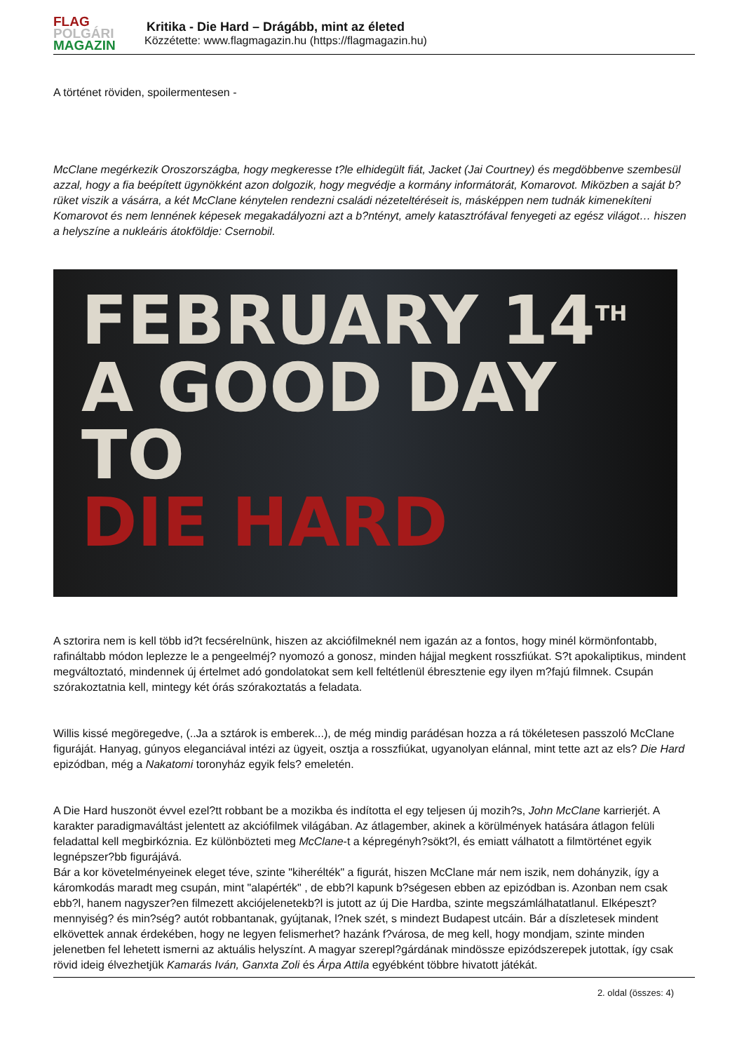FLAG
POLGÁRI
MAGAZIN
Kritika - Die Hard – Drágább, mint az életed
Közzétette: www.flagmagazin.hu (https://flagmagazin.hu)
A történet röviden, spoilermentesen -
McClane megérkezik Oroszországba, hogy megkeresse t?le elhidegült fiát, Jacket (Jai Courtney) és megdöbbenve szembesül azzal, hogy a fia beépített ügynökként azon dolgozik, hogy megvédje a kormány informátorát, Komarovot. Miközben a saját b?rüket viszik a vásárra, a két McClane kénytelen rendezni családi nézeteltéréseit is, másképpen nem tudnák kimenekíteni Komarovot és nem lennének képesek megakadályozni azt a b?ntényt, amely katasztrófával fenyegeti az egész világot… hiszen a helyszíne a nukleáris átokföldje: Csernobil.
FEBRUARY 14<sup>TH</sup>
A GOOD DAY TO
DIE HARD
A sztorira nem is kell több id?t fecsérelnünk, hiszen az akciófilmeknél nem igazán az a fontos, hogy minél körmönfontabb, rafináltabb módon leplezze le a pengeelméj? nyomozó a gonosz, minden hájjal megkent rosszfiúkat. S?t apokaliptikus, mindent megváltoztató, mindennek új értelmet adó gondolatokat sem kell feltétlenül ébresztenie egy ilyen m?fajú filmnek. Csupán szórakoztatnia kell, mintegy két órás szórakoztatás a feladata.
Willis kissé megöregedve, (..Ja a sztárok is emberek...), de még mindig parádésan hozza a rá tökéletesen passzoló McClane figuráját. Hanyag, gúnyos eleganciával intézi az ügyeit, osztja a rosszfiúkat, ugyanolyan elánnal, mint tette azt az els? Die Hard epizódban, még a Nakatomi toronyház egyik fels? emeletén.
A Die Hard huszonöt évvel ezel?tt robbant be a mozikba és indította el egy teljesen új mozih?s, John McClane karrierjét. A karakter paradigmaváltást jelentett az akciófilmek világában. Az átlagember, akinek a körülmények hatására átlagon felüli feladattal kell megbirkóznia. Ez különbözteti meg McClane-t a képregényh?sökt?l, és emiatt válhatott a filmtörténet egyik legnépszer?bb figurájává.
Bár a kor követelményeinek eleget téve, szinte "kiherélték" a figurát, hiszen McClane már nem iszik, nem dohányzik, így a káromkodás maradt meg csupán, mint "alapérték" , de ebb?l kapunk b?ségesen ebben az epizódban is. Azonban nem csak ebb?l, hanem nagyszer?en filmezett akciójelenetekb?l is jutott az új Die Hardba, szinte megszámlálhatatlanul. Elképeszt? mennyiség? és min?ség? autót robbantanak, gyújtanak, l?nek szét, s mindezt Budapest utcáin. Bár a díszletesek mindent elkövettek annak érdekében, hogy ne legyen felismerhet? hazánk f?városa, de meg kell, hogy mondjam, szinte minden jelenetben fel lehetett ismerni az aktuális helyszínt. A magyar szerepl?gárdának mindössze epizódszerepek jutottak, így csak rövid ideig élvezhetjük Kamarás Iván, Ganxta Zoli és Árpa Attila egyébként többre hivatott játékát.
2. oldal (összes: 4)